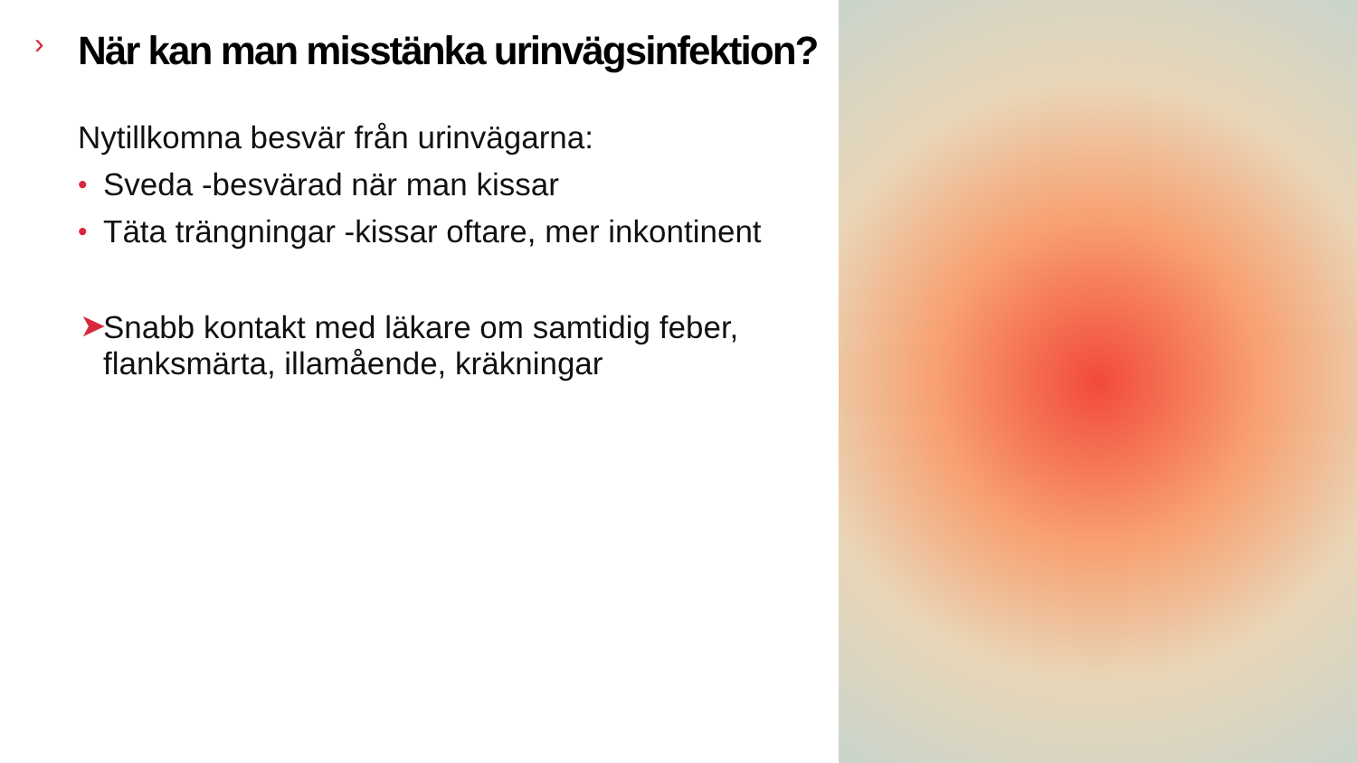›
När kan man misstänka urinvägsinfektion?
Nytillkomna besvär från urinvägarna:
• Sveda -besvärad när man kissar
• Täta trängningar -kissar oftare, mer inkontinent
➤ Snabb kontakt med läkare om samtidig feber, flanksmärta, illamående, kräkningar